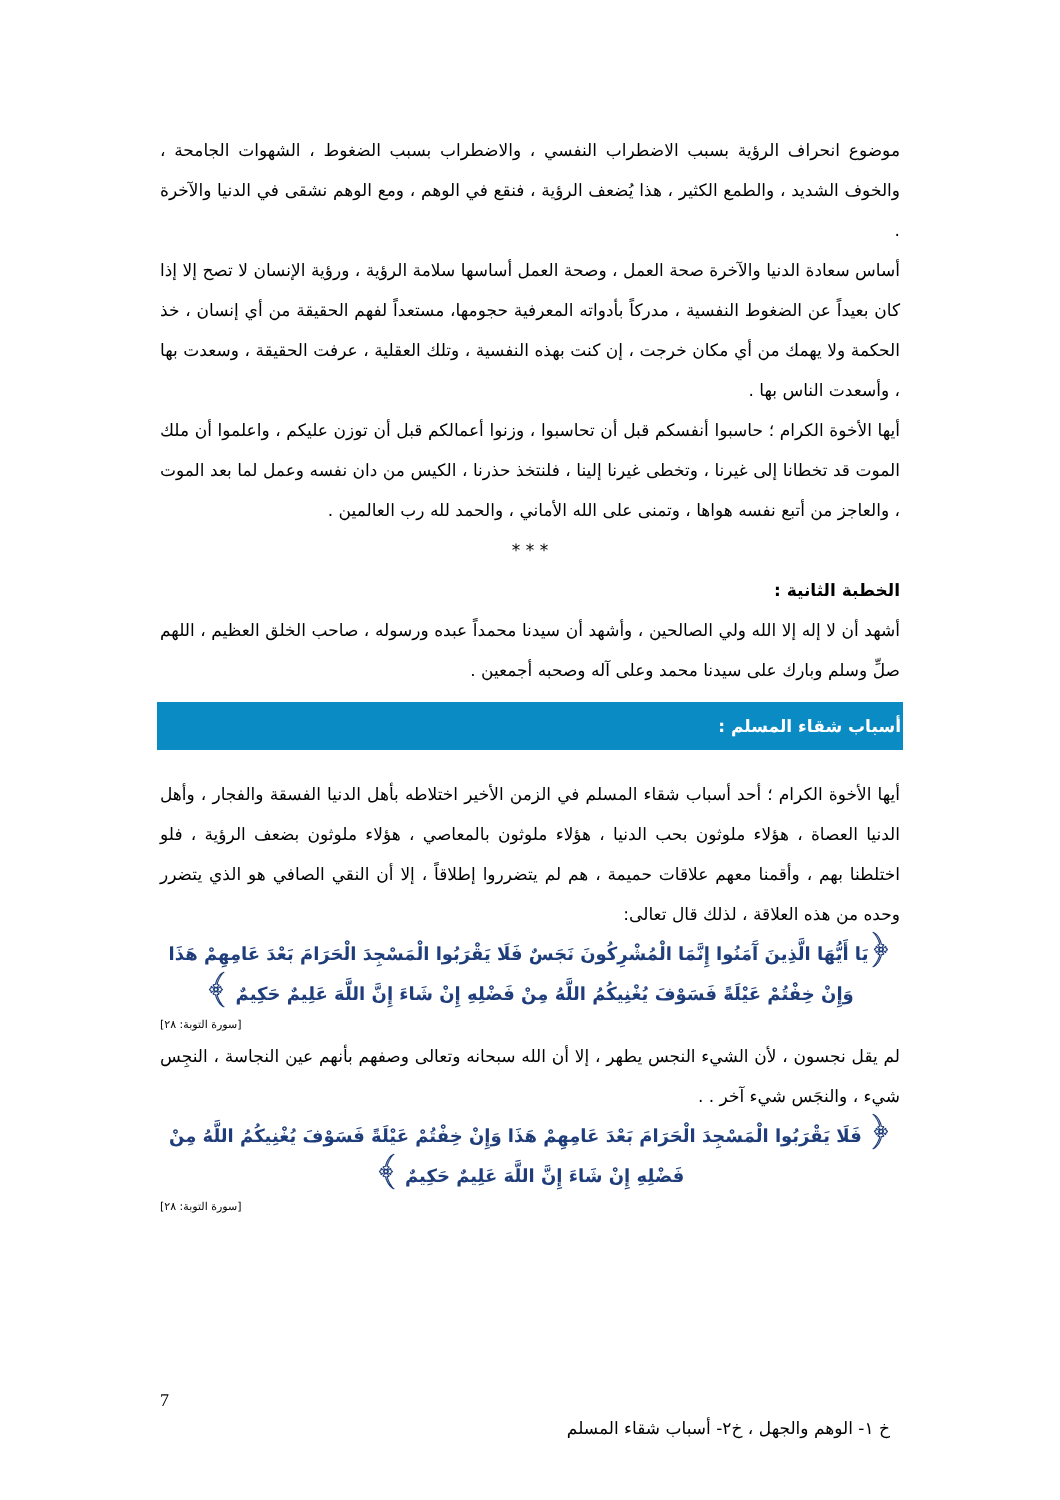موضوع انحراف الرؤية بسبب الاضطراب النفسي ، والاضطراب بسبب الضغوط ، الشهوات الجامحة ، والخوف الشديد ، والطمع الكثير ، هذا يُضعف الرؤية ، فنقع في الوهم ، ومع الوهم نشقى في الدنيا والآخرة .
أساس سعادة الدنيا والآخرة صحة العمل ، وصحة العمل أساسها سلامة الرؤية ، ورؤية الإنسان لا تصح إلا إذا كان بعيداً عن الضغوط النفسية ، مدركاً بأدواته المعرفية حجومها، مستعداً لفهم الحقيقة من أي إنسان ، خذ الحكمة ولا يهمك من أي مكان خرجت ، إن كنت بهذه النفسية ، وتلك العقلية ، عرفت الحقيقة ، وسعدت بها ، وأسعدت الناس بها .
أيها الأخوة الكرام ؛ حاسبوا أنفسكم قبل أن تحاسبوا ، وزنوا أعمالكم قبل أن توزن عليكم ، واعلموا أن ملك الموت قد تخطانا إلى غيرنا ، وتخطى غيرنا إلينا ، فلنتخذ حذرنا ، الكيس من دان نفسه وعمل لما بعد الموت ، والعاجز من أتبع نفسه هواها ، وتمنى على الله الأماني ، والحمد لله رب العالمين .
* * *
الخطبة الثانية :
أشهد أن لا إله إلا الله ولي الصالحين ، وأشهد أن سيدنا محمداً عبده ورسوله ، صاحب الخلق العظيم ، اللهم صلِّ وسلم وبارك على سيدنا محمد وعلى آله وصحبه أجمعين .
أسباب شقاء المسلم :
أيها الأخوة الكرام ؛ أحد أسباب شقاء المسلم في الزمن الأخير اختلاطه بأهل الدنيا الفسقة والفجار ، وأهل الدنيا العصاة ، هؤلاء ملوثون بحب الدنيا ، هؤلاء ملوثون بالمعاصي ، هؤلاء ملوثون بضعف الرؤية ، فلو اختلطنا بهم ، وأقمنا معهم علاقات حميمة ، هم لم يتضرروا إطلاقاً ، إلا أن النقي الصافي هو الذي يتضرر وحده من هذه العلاقة ، لذلك قال تعالى:
﴿يَا أَيُّهَا الَّذِينَ آَمَنُوا إِنَّمَا الْمُشْرِكُونَ نَجَسٌ فَلَا يَقْرَبُوا الْمَسْجِدَ الْحَرَامَ بَعْدَ عَامِهِمْ هَذَا وَإِنْ خِفْتُمْ عَيْلَةً فَسَوْفَ يُغْنِيكُمُ اللَّهُ مِنْ فَضْلِهِ إِنْ شَاءَ إِنَّ اللَّهَ عَلِيمٌ حَكِيمٌ ﴾
[سورة التوبة: ٢٨]
لم يقل نجسون ، لأن الشيء النجس يطهر ، إلا أن الله سبحانه وتعالى وصفهم بأنهم عين النجاسة ، النجِس شيء ، والنجَس شيء آخر . .
﴿ فَلَا يَقْرَبُوا الْمَسْجِدَ الْحَرَامَ بَعْدَ عَامِهِمْ هَذَا وَإِنْ خِفْتُمْ عَيْلَةً فَسَوْفَ يُغْنِيكُمُ اللَّهُ مِنْ فَضْلِهِ إِنْ شَاءَ إِنَّ اللَّهَ عَلِيمٌ حَكِيمٌ ﴾
[سورة التوبة: ٢٨]
7
خ ١- الوهم والجهل ، خ٢- أسباب شقاء المسلم